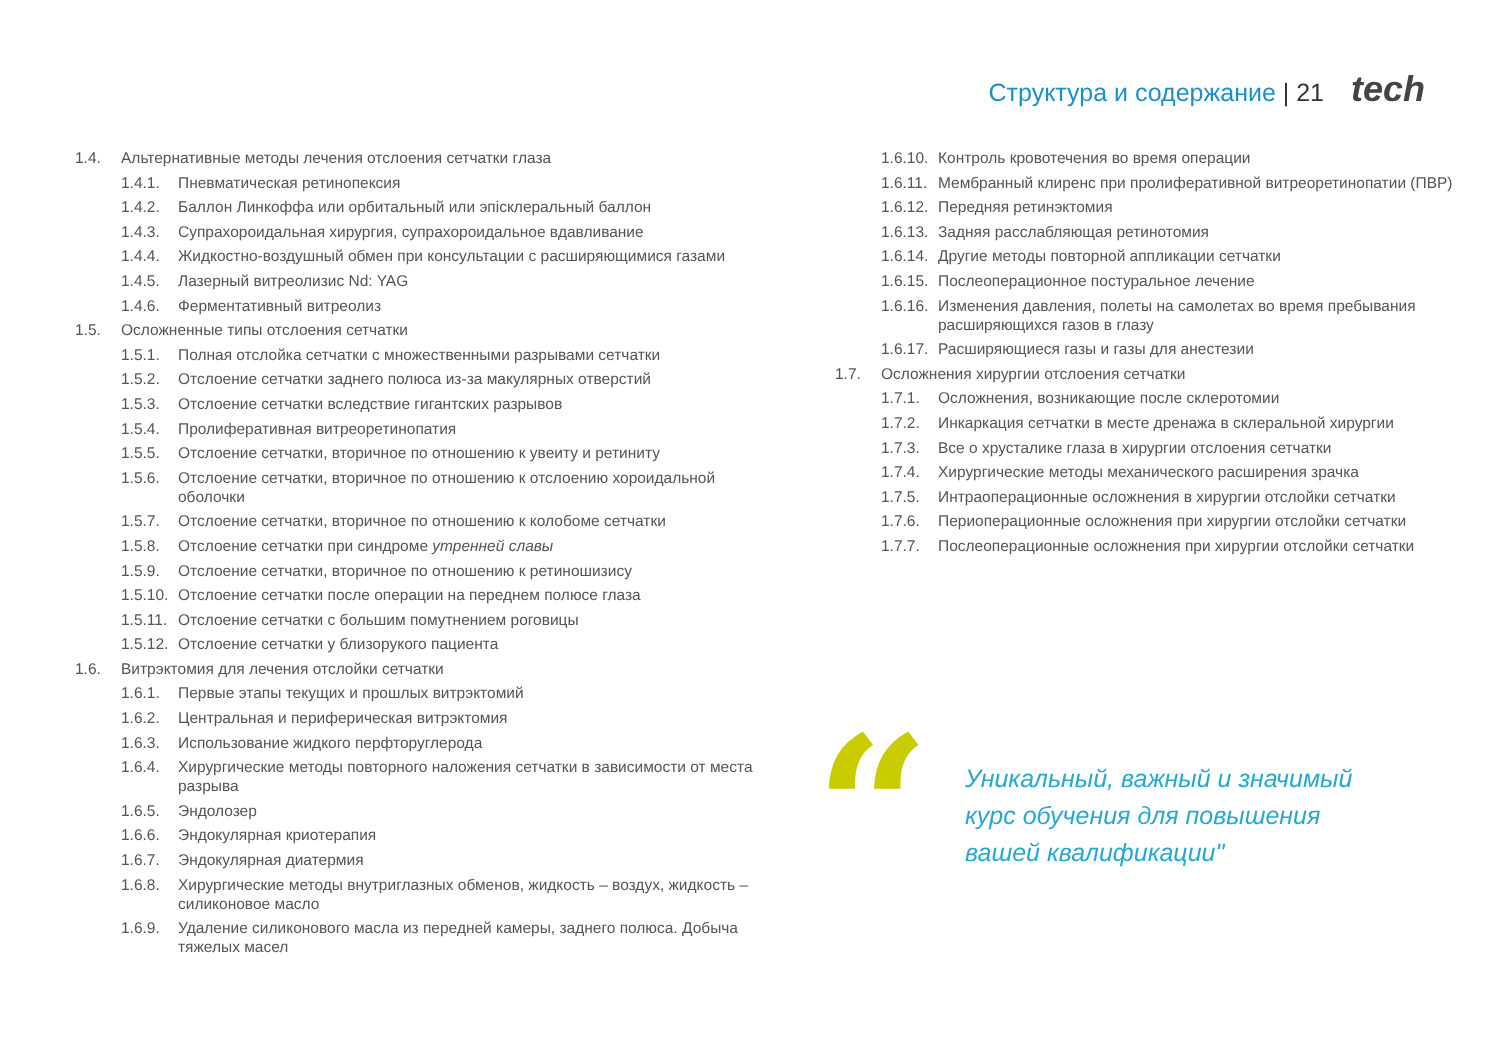Структура и содержание | 21 tech
1.4. Альтернативные методы лечения отслоения сетчатки глаза
1.4.1. Пневматическая ретинопексия
1.4.2. Баллон Линкоффа или орбитальный или эпісклеральный баллон
1.4.3. Супрахороидальная хирургия, супрахороидальное вдавливание
1.4.4. Жидкостно-воздушный обмен при консультации с расширяющимися газами
1.4.5. Лазерный витреолизис Nd: YAG
1.4.6. Ферментативный витреолиз
1.5. Осложненные типы отслоения сетчатки
1.5.1. Полная отслойка сетчатки с множественными разрывами сетчатки
1.5.2. Отслоение сетчатки заднего полюса из-за макулярных отверстий
1.5.3. Отслоение сетчатки вследствие гигантских разрывов
1.5.4. Пролиферативная витреоретинопатия
1.5.5. Отслоение сетчатки, вторичное по отношению к увеиту и ретиниту
1.5.6. Отслоение сетчатки, вторичное по отношению к отслоению хороидальной оболочки
1.5.7. Отслоение сетчатки, вторичное по отношению к колобоме сетчатки
1.5.8. Отслоение сетчатки при синдроме утренней славы
1.5.9. Отслоение сетчатки, вторичное по отношению к ретиношизису
1.5.10. Отслоение сетчатки после операции на переднем полюсе глаза
1.5.11. Отслоение сетчатки с большим помутнением роговицы
1.5.12. Отслоение сетчатки у близорукого пациента
1.6. Витрэктомия для лечения отслойки сетчатки
1.6.1. Первые этапы текущих и прошлых витрэктомий
1.6.2. Центральная и периферическая витрэктомия
1.6.3. Использование жидкого перфторуглерода
1.6.4. Хирургические методы повторного наложения сетчатки в зависимости от места разрыва
1.6.5. Эндолозер
1.6.6. Эндокулярная криотерапия
1.6.7. Эндокулярная диатермия
1.6.8. Хирургические методы внутриглазных обменов, жидкость – воздух, жидкость – силиконовое масло
1.6.9. Удаление силиконового масла из передней камеры, заднего полюса. Добыча тяжелых масел
1.6.10. Контроль кровотечения во время операции
1.6.11. Мембранный клиренс при пролиферативной витреоретинопатии (ПВР)
1.6.12. Передняя ретинэктомия
1.6.13. Задняя расслабляющая ретинотомия
1.6.14. Другие методы повторной аппликации сетчатки
1.6.15. Послеоперационное постуральное лечение
1.6.16. Изменения давления, полеты на самолетах во время пребывания расширяющихся газов в глазу
1.6.17. Расширяющиеся газы и газы для анестезии
1.7. Осложнения хирургии отслоения сетчатки
1.7.1. Осложнения, возникающие после склеротомии
1.7.2. Инкаркация сетчатки в месте дренажа в склеральной хирургии
1.7.3. Все о хрусталике глаза в хирургии отслоения сетчатки
1.7.4. Хирургические методы механического расширения зрачка
1.7.5. Интраоперационные осложнения в хирургии отслойки сетчатки
1.7.6. Периоперационные осложнения при хирургии отслойки сетчатки
1.7.7. Послеоперационные осложнения при хирургии отслойки сетчатки
“
Уникальный, важный и значимый курс обучения для повышения вашей квалификации"